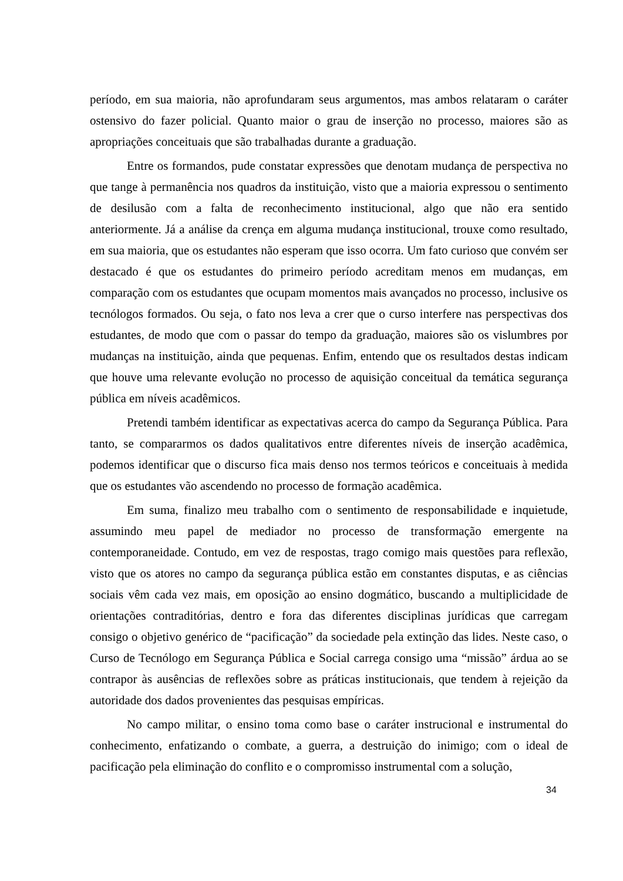período, em sua maioria, não aprofundaram seus argumentos, mas ambos relataram o caráter ostensivo do fazer policial. Quanto maior o grau de inserção no processo, maiores são as apropriações conceituais que são trabalhadas durante a graduação.
Entre os formandos, pude constatar expressões que denotam mudança de perspectiva no que tange à permanência nos quadros da instituição, visto que a maioria expressou o sentimento de desilusão com a falta de reconhecimento institucional, algo que não era sentido anteriormente. Já a análise da crença em alguma mudança institucional, trouxe como resultado, em sua maioria, que os estudantes não esperam que isso ocorra. Um fato curioso que convém ser destacado é que os estudantes do primeiro período acreditam menos em mudanças, em comparação com os estudantes que ocupam momentos mais avançados no processo, inclusive os tecnólogos formados. Ou seja, o fato nos leva a crer que o curso interfere nas perspectivas dos estudantes, de modo que com o passar do tempo da graduação, maiores são os vislumbres por mudanças na instituição, ainda que pequenas. Enfim, entendo que os resultados destas indicam que houve uma relevante evolução no processo de aquisição conceitual da temática segurança pública em níveis acadêmicos.
Pretendi também identificar as expectativas acerca do campo da Segurança Pública. Para tanto, se compararmos os dados qualitativos entre diferentes níveis de inserção acadêmica, podemos identificar que o discurso fica mais denso nos termos teóricos e conceituais à medida que os estudantes vão ascendendo no processo de formação acadêmica.
Em suma, finalizo meu trabalho com o sentimento de responsabilidade e inquietude, assumindo meu papel de mediador no processo de transformação emergente na contemporaneidade. Contudo, em vez de respostas, trago comigo mais questões para reflexão, visto que os atores no campo da segurança pública estão em constantes disputas, e as ciências sociais vêm cada vez mais, em oposição ao ensino dogmático, buscando a multiplicidade de orientações contraditórias, dentro e fora das diferentes disciplinas jurídicas que carregam consigo o objetivo genérico de “pacificação” da sociedade pela extinção das lides. Neste caso, o Curso de Tecnólogo em Segurança Pública e Social carrega consigo uma “missão” árdua ao se contrapor às ausências de reflexões sobre as práticas institucionais, que tendem à rejeição da autoridade dos dados provenientes das pesquisas empíricas.
No campo militar, o ensino toma como base o caráter instrucional e instrumental do conhecimento, enfatizando o combate, a guerra, a destruição do inimigo; com o ideal de pacificação pela eliminação do conflito e o compromisso instrumental com a solução,
34